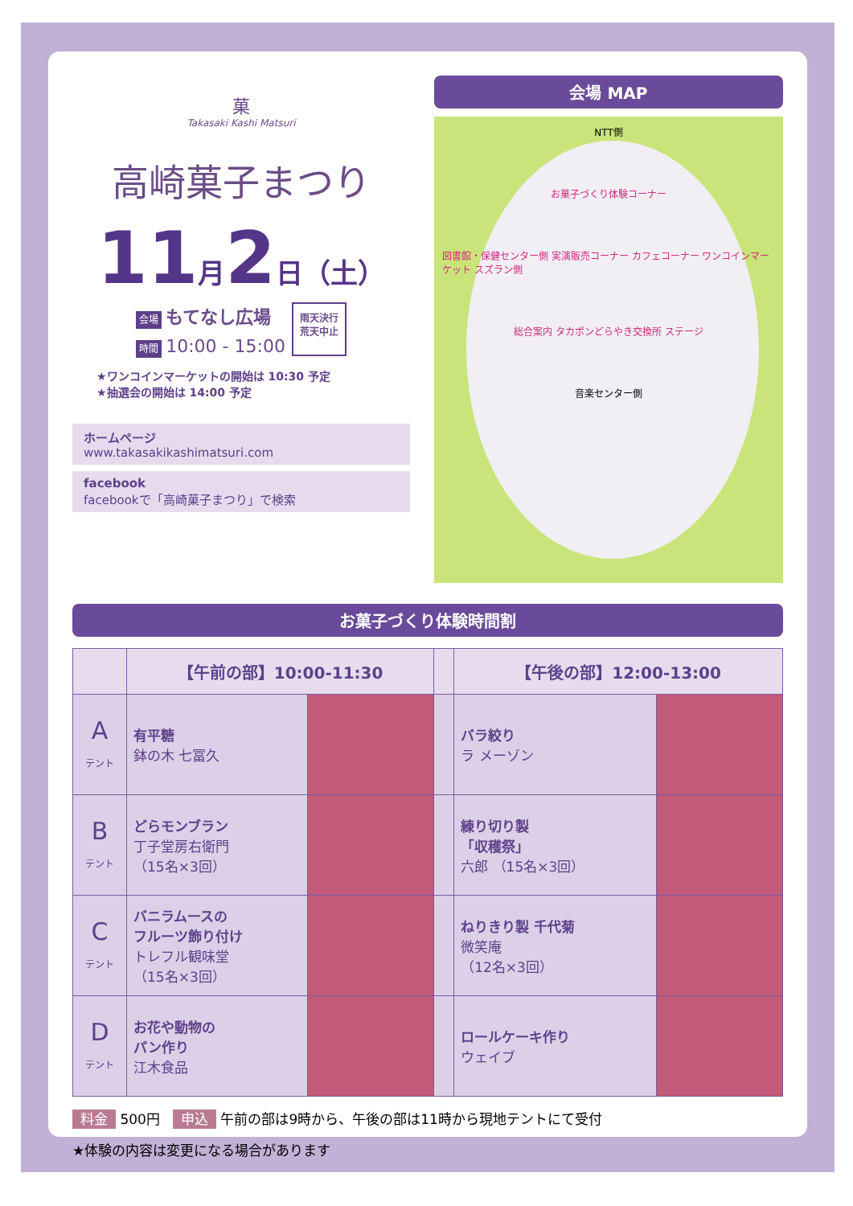菓
Takasaki Kashi Matsuri
高崎菓子まつり
11月2日（土）
会場 もてなし広場
時間 10:00 - 15:00
雨天決行
荒天中止
★ワンコインマーケットの開始は 10:30 予定
★抽選会の開始は 14:00 予定
ホームページ
www.takasakikashimatsuri.com
facebook
facebookで「高崎菓子まつり」で検索
会場 MAP
NTT側
お菓子づくり体験コーナー
図書館・保健センター側 実演販売コーナー カフェコーナー ワンコインマーケット スズラン側
総合案内 タカポンどらやき交換所 ステージ
音楽センター側
お菓子づくり体験時間割
| | 【午前の部】10:00-11:30 | | | 【午後の部】12:00-13:00 | |
| --- | --- | --- | --- | --- | --- |
| A テント | 有平糖 鉢の木 七冨久 | | | バラ絞り ラ メーゾン | |
| B テント | どらモンブラン 丁子堂房右衛門 （15名×3回） | | | 練り切り製 「収穫祭」 六郎 （15名×3回） | |
| C テント | バニラムースの フルーツ飾り付け トレフル観味堂 （15名×3回） | | | ねりきり製 千代菊 微笑庵 （12名×3回） | |
| D テント | お花や動物の パン作り 江木食品 | | | ロールケーキ作り ウェイブ | |
料金 500円 申込 午前の部は9時から、午後の部は11時から現地テントにて受付
★体験の内容は変更になる場合があります